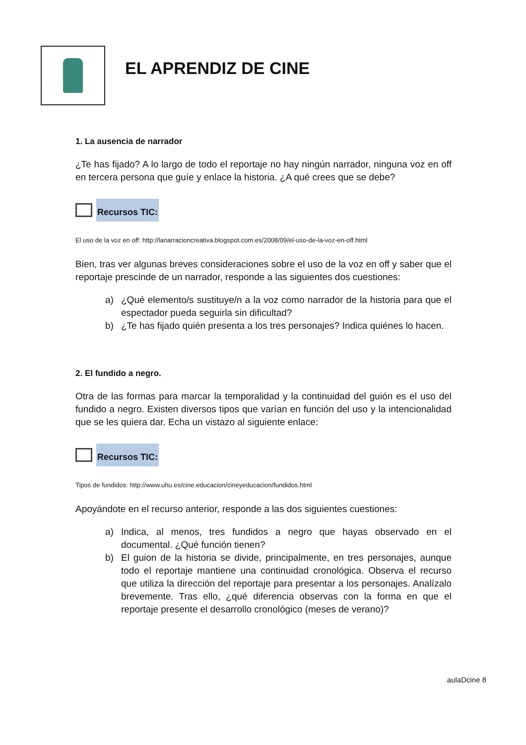EL APRENDIZ DE CINE
1. La ausencia de narrador
¿Te has fijado? A lo largo de todo el reportaje no hay ningún narrador, ninguna voz en off en tercera persona que guíe y enlace la historia. ¿A qué crees que se debe?
Recursos TIC:
El uso de la voz en off: http://lanarracioncreativa.blogspot.com.es/2008/09/el-uso-de-la-voz-en-off.html
Bien, tras ver algunas breves consideraciones sobre el uso de la voz en off y saber que el reportaje prescinde de un narrador, responde a las siguientes dos cuestiones:
a) ¿Qué elemento/s sustituye/n a la voz como narrador de la historia para que el espectador pueda seguirla sin dificultad?
b) ¿Te has fijado quién presenta a los tres personajes? Indica quiénes lo hacen.
2. El fundido a negro.
Otra de las formas para marcar la temporalidad y la continuidad del guión es el uso del fundido a negro. Existen diversos tipos que varían en función del uso y la intencionalidad que se les quiera dar. Echa un vistazo al siguiente enlace:
Recursos TIC:
Tipos de fundidos: http://www.uhu.es/cine.educacion/cineyeducacion/fundidos.html
Apoyándote en el recurso anterior, responde a las dos siguientes cuestiones:
a) Indica, al menos, tres fundidos a negro que hayas observado en el documental. ¿Qué función tienen?
b) El guion de la historia se divide, principalmente, en tres personajes, aunque todo el reportaje mantiene una continuidad cronológica. Observa el recurso que utiliza la dirección del reportaje para presentar a los personajes. Analízalo brevemente. Tras ello, ¿qué diferencia observas con la forma en que el reportaje presente el desarrollo cronológico (meses de verano)?
aulaDcine 8